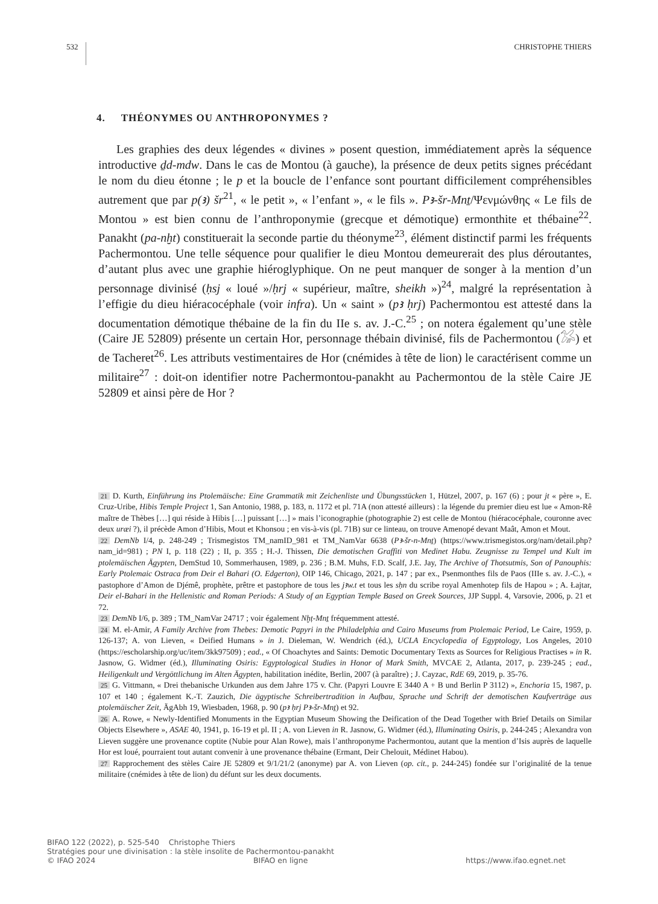532 CHRISTOPHE THIERS
4. THÉONYMES OU ANTHROPONYMES ?
Les graphies des deux légendes « divines » posent question, immédiatement après la séquence introductive ḏd-mdw. Dans le cas de Montou (à gauche), la présence de deux petits signes précédant le nom du dieu étonne ; le p et la boucle de l’enfance sont pourtant difficilement compréhensibles autrement que par p(ꜣ) šr<sup>21</sup>, « le petit », « l’enfant », « le fils ». Pꜣ-šr-Mnṯ/Ψενμώνθης « Le fils de Montou » est bien connu de l’anthroponymie (grecque et démotique) ermonthite et thébaine<sup>22</sup>. Panakht (pa-nḫt) constituerait la seconde partie du théonyme<sup>23</sup>, élément distinctif parmi les fréquents Pachermontou. Une telle séquence pour qualifier le dieu Montou demeurerait des plus déroutantes, d’autant plus avec une graphie hiéroglyphique. On ne peut manquer de songer à la mention d’un personnage divinisé (ḥsj « loué »/ḥrj « supérieur, maître, sheikh »)<sup>24</sup>, malgré la représentation à l’effigie du dieu hiéracocéphale (voir infra). Un « saint » (pꜣ ḥrj) Pachermontou est attesté dans la documentation démotique thébaine de la fin du IIe s. av. J.-C.<sup>25</sup> ; on notera également qu’une stèle (Caire JE 52809) présente un certain Hor, personnage thébain divinisé, fils de Pachermontou (𓅮) et de Tacheret<sup>26</sup>. Les attributs vestimentaires de Hor (cnémides à tête de lion) le caractérisent comme un militaire<sup>27</sup> : doit-on identifier notre Pachermontou-panakht au Pachermontou de la stèle Caire JE 52809 et ainsi père de Hor ?
21 D. Kurth, Einführung ins Ptolemäische: Eine Grammatik mit Zeichenliste und Übungsstücken 1, Hützel, 2007, p. 167 (6) ; pour jt « père », E. Cruz-Uribe, Hibis Temple Project 1, San Antonio, 1988, p. 183, n. 1172 et pl. 71A (non attesté ailleurs) : la légende du premier dieu est lue « Amon-Rê maître de Thèbes […] qui réside à Hibis […] puissant […] » mais l’iconographie (photographie 2) est celle de Montou (hiéracocéphale, couronne avec deux uræi ?), il précède Amon d’Hibis, Mout et Khonsou ; en vis-à-vis (pl. 71B) sur ce linteau, on trouve Amenopé devant Maât, Amon et Mout.
22 DemNb I/4, p. 248-249 ; Trismegistos TM_namID_981 et TM_NamVar 6638 (Pꜣ-šr-n-Mnṯ) (https://www.trismegistos.org/nam/detail.php?nam_id=981) ; PN I, p. 118 (22) ; II, p. 355 ; H.-J. Thissen, Die demotischen Graffiti von Medinet Habu. Zeugnisse zu Tempel und Kult im ptolemäischen Ägypten, DemStud 10, Sommerhausen, 1989, p. 236 ; B.M. Muhs, F.D. Scalf, J.E. Jay, The Archive of Thotsutmis, Son of Panouphis: Early Ptolemaic Ostraca from Deir el Bahari (O. Edgerton), OIP 146, Chicago, 2021, p. 147 ; par ex., Psenmonthes fils de Paos (IIIe s. av. J.-C.), « pastophore d’Amon de Djémê, prophète, prêtre et pastophore de tous les jꜣw.t et tous les sḥn du scribe royal Amenhotep fils de Hapou » ; A. Łajtar, Deir el-Bahari in the Hellenistic and Roman Periods: A Study of an Egyptian Temple Based on Greek Sources, JJP Suppl. 4, Varsovie, 2006, p. 21 et 72.
23 DemNb I/6, p. 389 ; TM_NamVar 24717 ; voir également Nḫṭ-Mnṯ fréquemment attesté.
24 M. el-Amir, A Family Archive from Thebes: Demotic Papyri in the Philadelphia and Cairo Museums from Ptolemaic Period, Le Caire, 1959, p. 126-137; A. von Lieven, « Deified Humans » in J. Dieleman, W. Wendrich (éd.), UCLA Encyclopedia of Egyptology, Los Angeles, 2010 (https://escholarship.org/uc/item/3kk97509) ; ead., « Of Choachytes and Saints: Demotic Documentary Texts as Sources for Religious Practises » in R. Jasnow, G. Widmer (éd.), Illuminating Osiris: Egyptological Studies in Honor of Mark Smith, MVCAE 2, Atlanta, 2017, p. 239-245 ; ead., Heiligenkult und Vergöttlichung im Alten Ägypten, habilitation inédite, Berlin, 2007 (à paraître) ; J. Cayzac, RdE 69, 2019, p. 35-76.
25 G. Vittmann, « Drei thebanische Urkunden aus dem Jahre 175 v. Chr. (Papyri Louvre E 3440 A + B und Berlin P 3112) », Enchoria 15, 1987, p. 107 et 140 ; également K.-T. Zauzich, Die ägyptische Schreibertradition in Aufbau, Sprache und Schrift der demotischen Kaufverträge aus ptolemäischer Zeit, ÄgAbh 19, Wiesbaden, 1968, p. 90 (pꜣ ḥrj Pꜣ-šr-Mnṯ) et 92.
26 A. Rowe, « Newly-Identified Monuments in the Egyptian Museum Showing the Deification of the Dead Together with Brief Details on Similar Objects Elsewhere », ASAE 40, 1941, p. 16-19 et pl. II ; A. von Lieven in R. Jasnow, G. Widmer (éd.), Illuminating Osiris, p. 244-245 ; Alexandra von Lieven suggère une provenance coptite (Nubie pour Alan Rowe), mais l’anthroponyme Pachermontou, autant que la mention d’Isis auprès de laquelle Hor est loué, pourraient tout autant convenir à une provenance thébaine (Ermant, Deir Chelouit, Médinet Habou).
27 Rapprochement des stèles Caire JE 52809 et 9/1/21/2 (anonyme) par A. von Lieven (op. cit., p. 244-245) fondée sur l’originalité de la tenue militaire (cnémides à tête de lion) du défunt sur les deux documents.
BIFAO 122 (2022), p. 525-540 Christophe Thiers
Stratégies pour une divinisation : la stèle insolite de Pachermontou-panakht
© IFAO 2024 BIFAO en ligne https://www.ifao.egnet.net